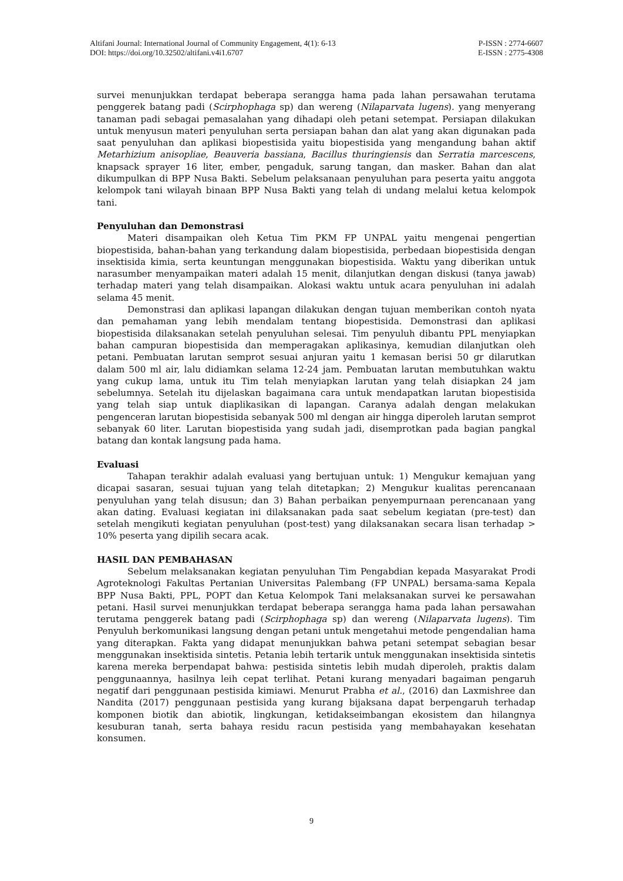Altifani Journal: International Journal of Community Engagement, 4(1): 6-13 P-ISSN : 2774-6607
DOI: https://doi.org/10.32502/altifani.v4i1.6707 E-ISSN : 2775-4308
survei menunjukkan terdapat beberapa serangga hama pada lahan persawahan terutama penggerek batang padi (Scirphophaga sp) dan wereng (Nilaparvata lugens). yang menyerang tanaman padi sebagai pemasalahan yang dihadapi oleh petani setempat. Persiapan dilakukan untuk menyusun materi penyuluhan serta persiapan bahan dan alat yang akan digunakan pada saat penyuluhan dan aplikasi biopestisida yaitu biopestisida yang mengandung bahan aktif Metarhizium anisopliae, Beauveria bassiana, Bacillus thuringiensis dan Serratia marcescens, knapsack sprayer 16 liter, ember, pengaduk, sarung tangan, dan masker. Bahan dan alat dikumpulkan di BPP Nusa Bakti. Sebelum pelaksanaan penyuluhan para peserta yaitu anggota kelompok tani wilayah binaan BPP Nusa Bakti yang telah di undang melalui ketua kelompok tani.
Penyuluhan dan Demonstrasi
Materi disampaikan oleh Ketua Tim PKM FP UNPAL yaitu mengenai pengertian biopestisida, bahan-bahan yang terkandung dalam biopestisida, perbedaan biopestisida dengan insektisida kimia, serta keuntungan menggunakan biopestisida. Waktu yang diberikan untuk narasumber menyampaikan materi adalah 15 menit, dilanjutkan dengan diskusi (tanya jawab) terhadap materi yang telah disampaikan. Alokasi waktu untuk acara penyuluhan ini adalah selama 45 menit.
Demonstrasi dan aplikasi lapangan dilakukan dengan tujuan memberikan contoh nyata dan pemahaman yang lebih mendalam tentang biopestisida. Demonstrasi dan aplikasi biopestisida dilaksanakan setelah penyuluhan selesai. Tim penyuluh dibantu PPL menyiapkan bahan campuran biopestisida dan memperagakan aplikasinya, kemudian dilanjutkan oleh petani. Pembuatan larutan semprot sesuai anjuran yaitu 1 kemasan berisi 50 gr dilarutkan dalam 500 ml air, lalu didiamkan selama 12-24 jam. Pembuatan larutan membutuhkan waktu yang cukup lama, untuk itu Tim telah menyiapkan larutan yang telah disiapkan 24 jam sebelumnya. Setelah itu dijelaskan bagaimana cara untuk mendapatkan larutan biopestisida yang telah siap untuk diaplikasikan di lapangan. Caranya adalah dengan melakukan pengenceran larutan biopestisida sebanyak 500 ml dengan air hingga diperoleh larutan semprot sebanyak 60 liter. Larutan biopestisida yang sudah jadi, disemprotkan pada bagian pangkal batang dan kontak langsung pada hama.
Evaluasi
Tahapan terakhir adalah evaluasi yang bertujuan untuk: 1) Mengukur kemajuan yang dicapai sasaran, sesuai tujuan yang telah ditetapkan; 2) Mengukur kualitas perencanaan penyuluhan yang telah disusun; dan 3) Bahan perbaikan penyempurnaan perencanaan yang akan dating. Evaluasi kegiatan ini dilaksanakan pada saat sebelum kegiatan (pre-test) dan setelah mengikuti kegiatan penyuluhan (post-test) yang dilaksanakan secara lisan terhadap > 10% peserta yang dipilih secara acak.
HASIL DAN PEMBAHASAN
Sebelum melaksanakan kegiatan penyuluhan Tim Pengabdian kepada Masyarakat Prodi Agroteknologi Fakultas Pertanian Universitas Palembang (FP UNPAL) bersama-sama Kepala BPP Nusa Bakti, PPL, POPT dan Ketua Kelompok Tani melaksanakan survei ke persawahan petani. Hasil survei menunjukkan terdapat beberapa serangga hama pada lahan persawahan terutama penggerek batang padi (Scirphophaga sp) dan wereng (Nilaparvata lugens). Tim Penyuluh berkomunikasi langsung dengan petani untuk mengetahui metode pengendalian hama yang diterapkan. Fakta yang didapat menunjukkan bahwa petani setempat sebagian besar menggunakan insektisida sintetis. Petania lebih tertarik untuk menggunakan insektisida sintetis karena mereka berpendapat bahwa: pestisida sintetis lebih mudah diperoleh, praktis dalam penggunaannya, hasilnya leih cepat terlihat. Petani kurang menyadari bagaiman pengaruh negatif dari penggunaan pestisida kimiawi. Menurut Prabha et al., (2016) dan Laxmishree dan Nandita (2017) penggunaan pestisida yang kurang bijaksana dapat berpengaruh terhadap komponen biotik dan abiotik, lingkungan, ketidakseimbangan ekosistem dan hilangnya kesuburan tanah, serta bahaya residu racun pestisida yang membahayakan kesehatan konsumen.
9